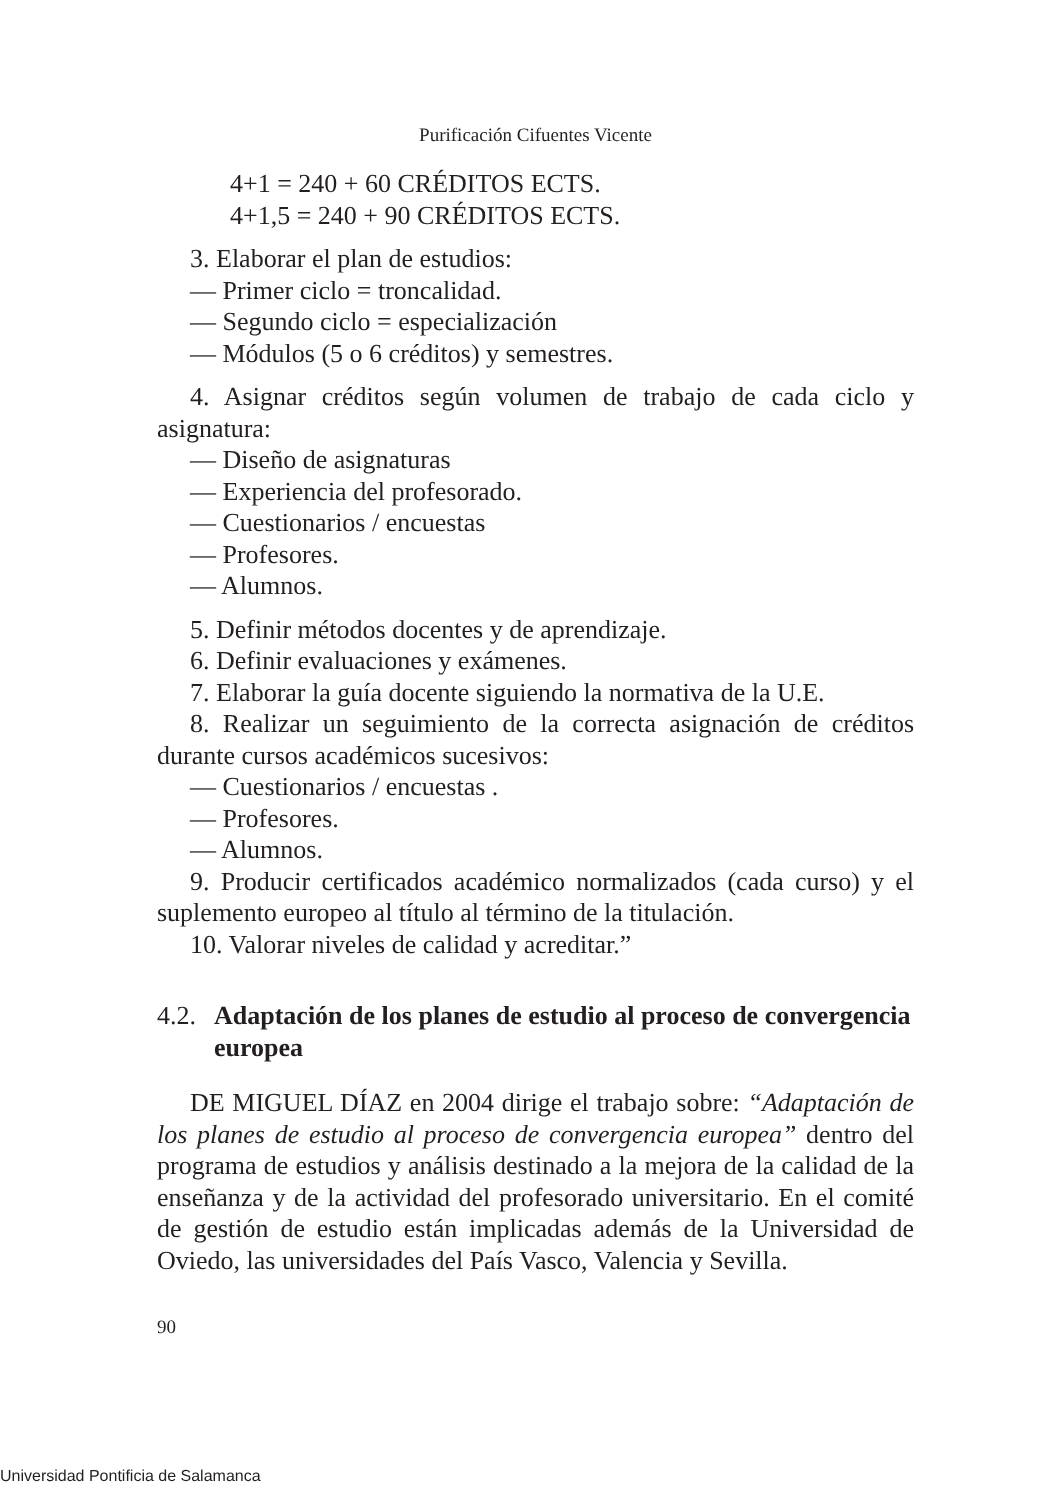Purificación Cifuentes Vicente
4+1 = 240 + 60 CRÉDITOS ECTS.
4+1,5 = 240 + 90 CRÉDITOS ECTS.
3. Elaborar el plan de estudios:
— Primer ciclo = troncalidad.
— Segundo ciclo = especialización
— Módulos (5 o 6 créditos) y semestres.
4. Asignar créditos según volumen de trabajo de cada ciclo y asignatura:
— Diseño de asignaturas
— Experiencia del profesorado.
— Cuestionarios / encuestas
— Profesores.
— Alumnos.
5. Definir métodos docentes y de aprendizaje.
6. Definir evaluaciones y exámenes.
7. Elaborar la guía docente siguiendo la normativa de la U.E.
8. Realizar un seguimiento de la correcta asignación de créditos durante cursos académicos sucesivos:
— Cuestionarios / encuestas .
— Profesores.
— Alumnos.
9. Producir certificados académico normalizados (cada curso) y el suplemento europeo al título al término de la titulación.
10. Valorar niveles de calidad y acreditar.”
4.2. Adaptación de los planes de estudio al proceso de convergencia europea
DE MIGUEL DÍAZ en 2004 dirige el trabajo sobre: “Adaptación de los planes de estudio al proceso de convergencia europea” dentro del programa de estudios y análisis destinado a la mejora de la calidad de la enseñanza y de la actividad del profesorado universitario. En el comité de gestión de estudio están implicadas además de la Universidad de Oviedo, las universidades del País Vasco, Valencia y Sevilla.
90
Universidad Pontificia de Salamanca